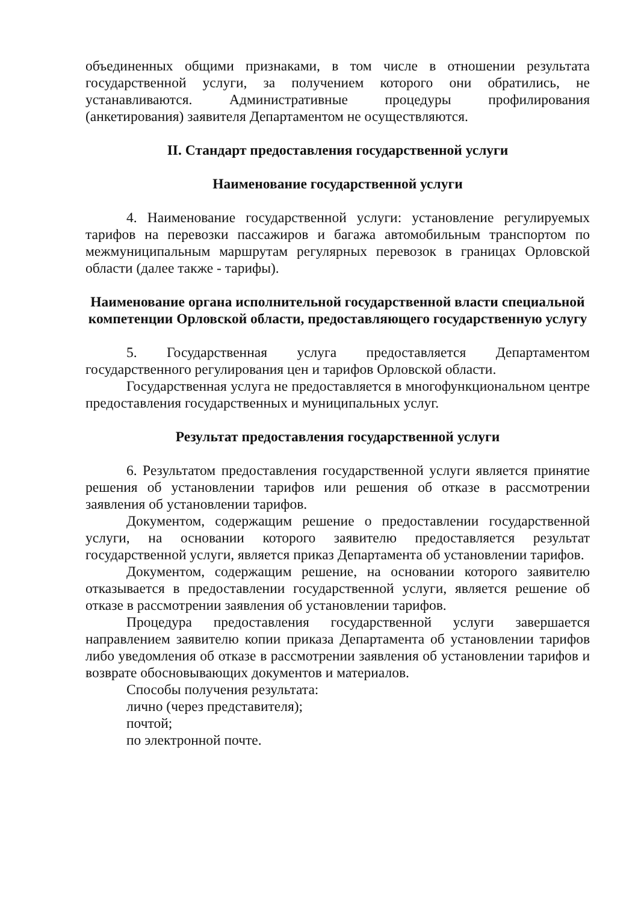объединенных общими признаками, в том числе в отношении результата государственной услуги, за получением которого они обратились, не устанавливаются. Административные процедуры профилирования (анкетирования) заявителя Департаментом не осуществляются.
II. Стандарт предоставления государственной услуги
Наименование государственной услуги
4. Наименование государственной услуги: установление регулируемых тарифов на перевозки пассажиров и багажа автомобильным транспортом по межмуниципальным маршрутам регулярных перевозок в границах Орловской области (далее также - тарифы).
Наименование органа исполнительной государственной власти специальной компетенции Орловской области, предоставляющего государственную услугу
5. Государственная услуга предоставляется Департаментом государственного регулирования цен и тарифов Орловской области.
Государственная услуга не предоставляется в многофункциональном центре предоставления государственных и муниципальных услуг.
Результат предоставления государственной услуги
6. Результатом предоставления государственной услуги является принятие решения об установлении тарифов или решения об отказе в рассмотрении заявления об установлении тарифов.
Документом, содержащим решение о предоставлении государственной услуги, на основании которого заявителю предоставляется результат государственной услуги, является приказ Департамента об установлении тарифов.
Документом, содержащим решение, на основании которого заявителю отказывается в предоставлении государственной услуги, является решение об отказе в рассмотрении заявления об установлении тарифов.
Процедура предоставления государственной услуги завершается направлением заявителю копии приказа Департамента об установлении тарифов либо уведомления об отказе в рассмотрении заявления об установлении тарифов и возврате обосновывающих документов и материалов.
Способы получения результата:
лично (через представителя);
почтой;
по электронной почте.